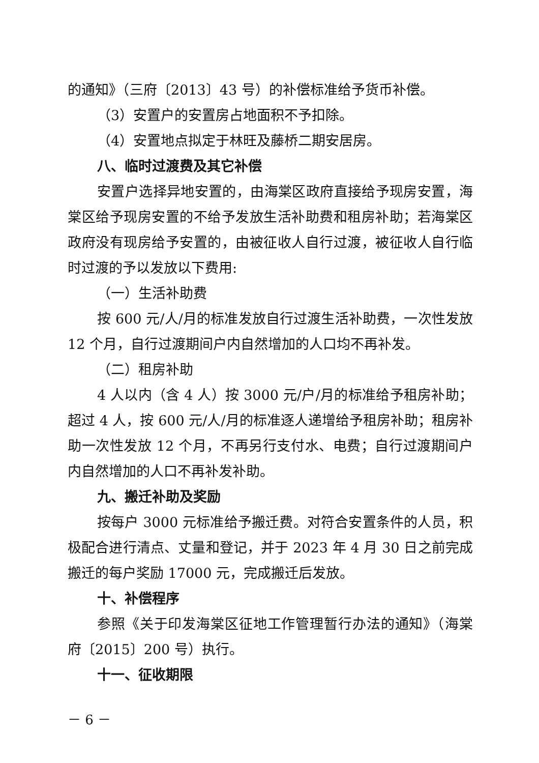的通知》（三府〔2013〕43 号）的补偿标准给予货币补偿。
（3）安置户的安置房占地面积不予扣除。
（4）安置地点拟定于林旺及藤桥二期安居房。
八、临时过渡费及其它补偿
安置户选择异地安置的，由海棠区政府直接给予现房安置，海棠区给予现房安置的不给予发放生活补助费和租房补助；若海棠区政府没有现房给予安置的，由被征收人自行过渡，被征收人自行临时过渡的予以发放以下费用:
（一）生活补助费
按 600 元/人/月的标准发放自行过渡生活补助费，一次性发放 12 个月，自行过渡期间户内自然增加的人口均不再补发。
（二）租房补助
4 人以内（含 4 人）按 3000 元/户/月的标准给予租房补助；超过 4 人，按 600 元/人/月的标准逐人递增给予租房补助；租房补助一次性发放 12 个月，不再另行支付水、电费；自行过渡期间户内自然增加的人口不再补发补助。
九、搬迁补助及奖励
按每户 3000 元标准给予搬迁费。对符合安置条件的人员，积极配合进行清点、丈量和登记，并于 2023 年 4 月 30 日之前完成搬迁的每户奖励 17000 元，完成搬迁后发放。
十、补偿程序
参照《关于印发海棠区征地工作管理暂行办法的通知》（海棠府〔2015〕200 号）执行。
十一、征收期限
－ 6 －